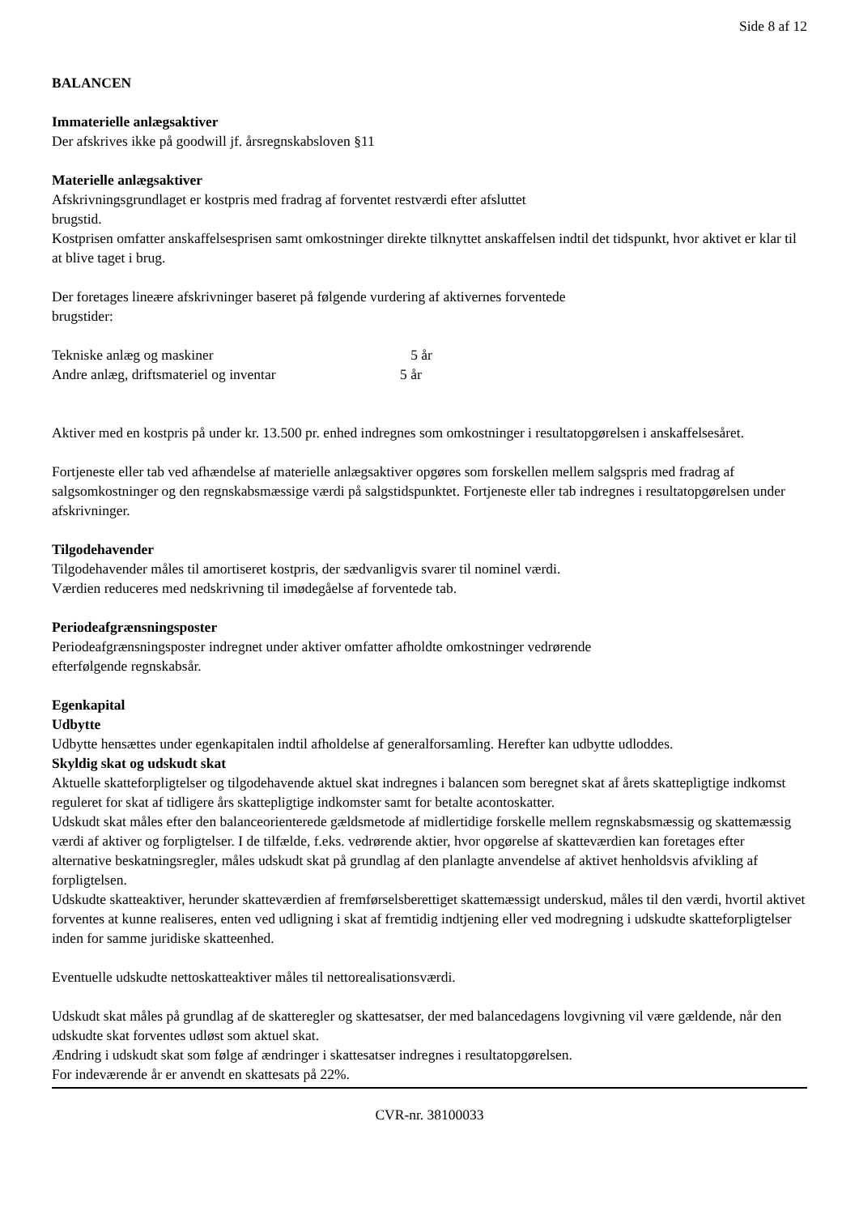Side 8 af 12
BALANCEN
Immaterielle anlægsaktiver
Der afskrives ikke på goodwill jf. årsregnskabsloven §11
Materielle anlægsaktiver
Afskrivningsgrundlaget er kostpris med fradrag af forventet restværdi efter afsluttet
brugstid.
Kostprisen omfatter anskaffelsesprisen samt omkostninger direkte tilknyttet anskaffelsen indtil det tidspunkt, hvor aktivet er klar til at blive taget i brug.
Der foretages lineære afskrivninger baseret på følgende vurdering af aktivernes forventede
brugstider:
| Tekniske anlæg og maskiner | 5 år |
| Andre anlæg, driftsmateriel og inventar | 5 år |
Aktiver med en kostpris på under kr. 13.500 pr. enhed indregnes som omkostninger i resultatopgørelsen i anskaffelsesåret.
Fortjeneste eller tab ved afhændelse af materielle anlægsaktiver opgøres som forskellen mellem salgspris med fradrag af salgsomkostninger og den regnskabsmæssige værdi på salgstidspunktet. Fortjeneste eller tab indregnes i resultatopgørelsen under afskrivninger.
Tilgodehavender
Tilgodehavender måles til amortiseret kostpris, der sædvanligvis svarer til nominel værdi.
Værdien reduceres med nedskrivning til imødegåelse af forventede tab.
Periodeafgrænsningsposter
Periodeafgrænsningsposter indregnet under aktiver omfatter afholdte omkostninger vedrørende
efterfølgende regnskabsår.
Egenkapital
Udbytte
Udbytte hensættes under egenkapitalen indtil afholdelse af generalforsamling. Herefter kan udbytte udloddes.
Skyldig skat og udskudt skat
Aktuelle skatteforpligtelser og tilgodehavende aktuel skat indregnes i balancen som beregnet skat af årets skattepligtige indkomst reguleret for skat af tidligere års skattepligtige indkomster samt for betalte acontoskatter.
Udskudt skat måles efter den balanceorienterede gældsmetode af midlertidige forskelle mellem regnskabsmæssig og skattemæssig værdi af aktiver og forpligtelser. I de tilfælde, f.eks. vedrørende aktier, hvor opgørelse af skatteværdien kan foretages efter alternative beskatningsregler, måles udskudt skat på grundlag af den planlagte anvendelse af aktivet henholdsvis afvikling af
forpligtelsen.
Udskudte skatteaktiver, herunder skatteværdien af fremførselsberettiget skattemæssigt underskud, måles til den værdi, hvortil aktivet forventes at kunne realiseres, enten ved udligning i skat af fremtidig indtjening eller ved modregning i udskudte skatteforpligtelser inden for samme juridiske skatteenhed.
Eventuelle udskudte nettoskatteaktiver måles til nettorealisationsværdi.
Udskudt skat måles på grundlag af de skatteregler og skattesatser, der med balancedagens lovgivning vil være gældende, når den udskudte skat forventes udløst som aktuel skat.
Ændring i udskudt skat som følge af ændringer i skattesatser indregnes i resultatopgørelsen.
For indeværende år er anvendt en skattesats på 22%.
CVR-nr. 38100033